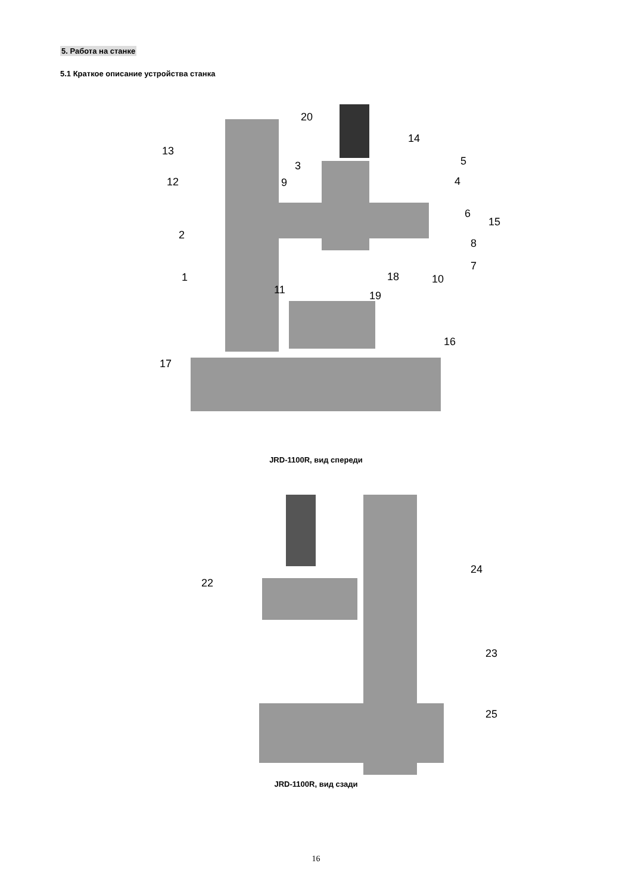5. Работа на станке
5.1 Краткое описание устройства станка
20
14
13
5
3
12 9 4
6
15
2
8
7
1 18 10
11 19
16
17
JRD-1100R, вид спереди
24
22
23
25
JRD-1100R, вид сзади
16